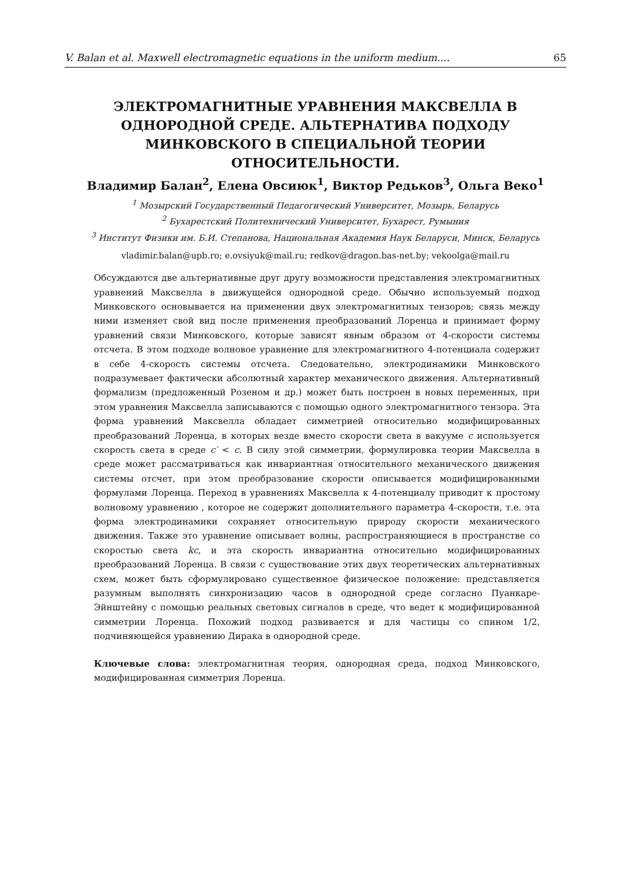V. Balan et al. Maxwell electromagnetic equations in the uniform medium.... 65
ЭЛЕКТРОМАГНИТНЫЕ УРАВНЕНИЯ МАКСВЕЛЛА В ОДНОРОДНОЙ СРЕДЕ. АЛЬТЕРНАТИВА ПОДХОДУ МИНКОВСКОГО В СПЕЦИАЛЬНОЙ ТЕОРИИ ОТНОСИТЕЛЬНОСТИ.
Владимир Балан<sup>2</sup>, Елена Овсиюк<sup>1</sup>, Виктор Редьков<sup>3</sup>, Ольга Веко<sup>1</sup>
<sup>1</sup> Мозырский Государственный Педагогический Университет, Мозырь, Беларусь
<sup>2</sup> Бухарестский Политехнический Университет, Бухарест, Румыния
<sup>3</sup> Институт Физики им. Б.И. Степанова, Национальная Академия Наук Беларуси, Минск, Беларусь
vladimir.balan@upb.ro; e.ovsiyuk@mail.ru; redkov@dragon.bas-net.by; vekoolga@mail.ru
Обсуждаются две альтернативные друг другу возможности представления электромагнитных уравнений Максвелла в движущейся однородной среде. Обычно используемый подход Минковского основывается на применении двух электромагнитных тензоров; связь между ними изменяет свой вид после применения преобразований Лоренца и принимает форму уравнений связи Минковского, которые зависят явным образом от 4-скорости системы отсчета. В этом подходе волновое уравнение для электромагнитного 4-потенциала содержит в себе 4-скорость системы отсчета. Следовательно, электродинамики Минковского подразумевает фактически абсолютный характер механического движения. Альтернативный формализм (предложенный Розеном и др.) может быть построен в новых переменных, при этом уравнения Максвелла записываются с помощью одного электромагнитного тензора. Эта форма уравнений Максвелла обладает симметрией относительно модифицированных преобразований Лоренца, в которых везде вместо скорости света в вакууме c используется скорость света в среде c′ < c. В силу этой симметрии, формулировка теории Максвелла в среде может рассматриваться как инвариантная относительного механического движения системы отсчет, при этом преобразование скорости описывается модифицированными формулами Лоренца. Переход в уравнениях Максвелла к 4-потенциалу приводит к простому волновому уравнению , которое не содержит дополнительного параметра 4-скорости, т.е. эта форма электродинамики сохраняет относительную природу скорости механического движения. Также это уравнение описывает волны, распространяющиеся в пространстве со скоростью света kc, и эта скорость инвариантна относительно модифицированных преобразований Лоренца. В связи с существование этих двух теоретических альтернативных схем, может быть сформулировано существенное физическое положение: представляется разумным выполнять синхронизацию часов в однородной среде согласно Пуанкаре-Эйнштейну с помощью реальных световых сигналов в среде, что ведет к модифицированной симметрии Лоренца. Похожий подход развивается и для частицы со спином 1/2, подчиняющейся уравнению Дирака в однородной среде.
Ключевые слова: электромагнитная теория, однородная среда, подход Минковского, модифицированная симметрия Лоренца.